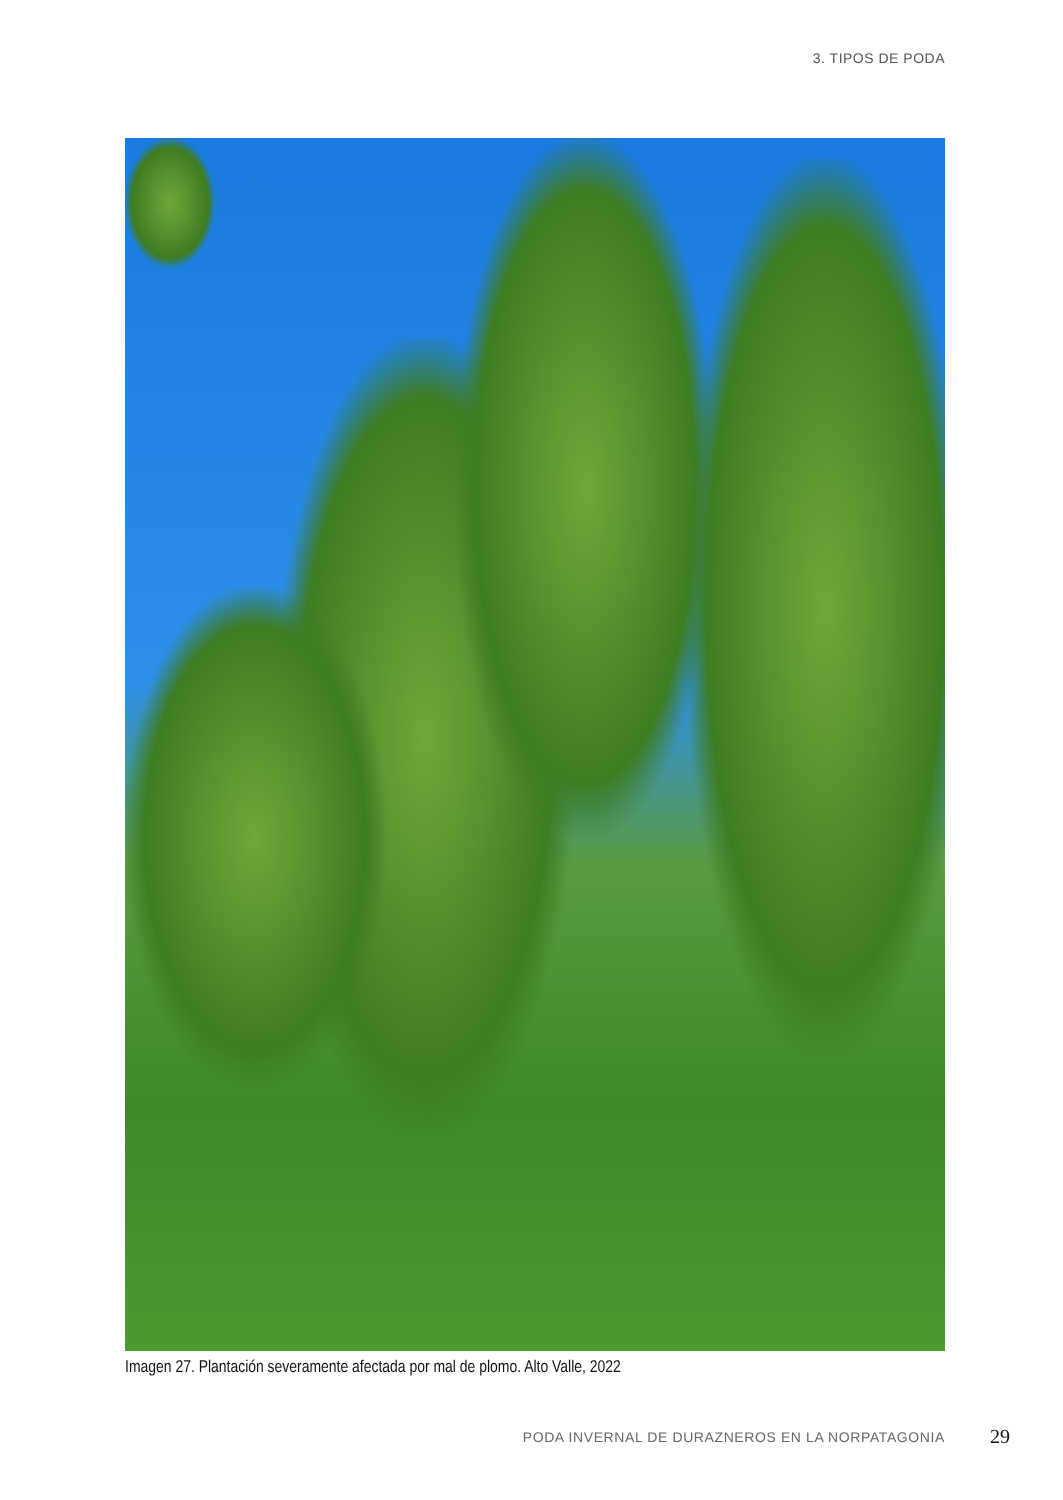3. TIPOS DE PODA
Imagen 27. Plantación severamente afectada por mal de plomo. Alto Valle, 2022
PODA INVERNAL DE DURAZNEROS EN LA NORPATAGONIA 29